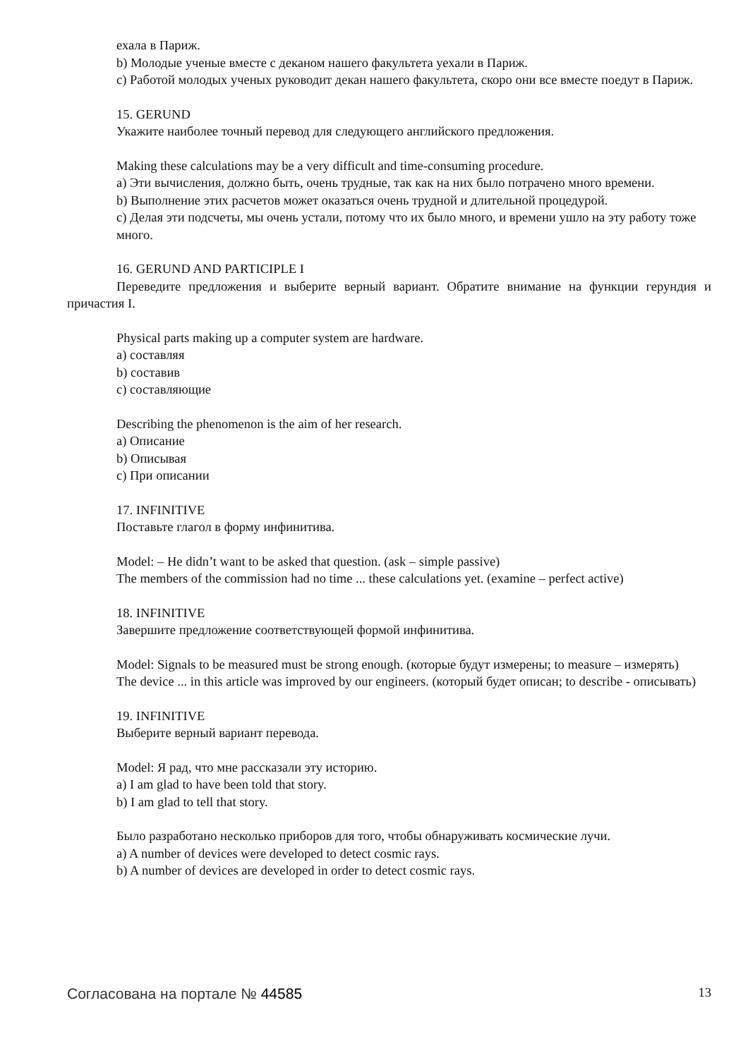ехала в Париж.
b) Молодые ученые вместе с деканом нашего факультета уехали в Париж.
c) Работой молодых ученых руководит декан нашего факультета, скоро они все вместе поедут в Париж.
15. GERUND
Укажите наиболее точный перевод для следующего английского предложения.
Making these calculations may be a very difficult and time-consuming procedure.
a) Эти вычисления, должно быть, очень трудные, так как на них было потрачено много времени.
b) Выполнение этих расчетов может оказаться очень трудной и длительной процедурой.
c) Делая эти подсчеты, мы очень устали, потому что их было много, и времени ушло на эту работу тоже много.
16. GERUND AND PARTICIPLE I
Переведите предложения и выберите верный вариант. Обратите внимание на функции герундия и причастия I.
Physical parts making up a computer system are hardware.
a) составляя
b) составив
c) составляющие
Describing the phenomenon is the aim of her research.
a) Описание
b) Описывая
c) При описании
17. INFINITIVE
Поставьте глагол в форму инфинитива.
Model: – He didn’t want to be asked that question. (ask – simple passive)
The members of the commission had no time ... these calculations yet. (examine – perfect active)
18. INFINITIVE
Завершите предложение соответствующей формой инфинитива.
Model: Signals to be measured must be strong enough. (которые будут измерены; to measure – измерять)
The device ... in this article was improved by our engineers. (который будет описан; to describe - описывать)
19. INFINITIVE
Выберите верный вариант перевода.
Model: Я рад, что мне рассказали эту историю.
a) I am glad to have been told that story.
b) I am glad to tell that story.
Было разработано несколько приборов для того, чтобы обнаруживать космические лучи.
a) A number of devices were developed to detect cosmic rays.
b) A number of devices are developed in order to detect cosmic rays.
Согласована на портале № 44585 13